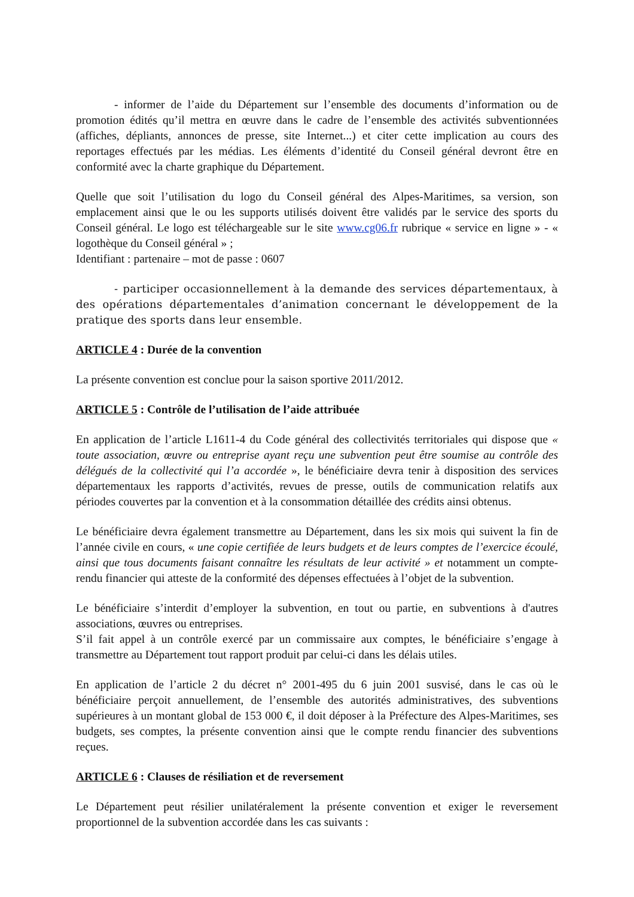- informer de l’aide du Département sur l’ensemble des documents d’information ou de promotion édités qu’il mettra en œuvre dans le cadre de l’ensemble des activités subventionnées (affiches, dépliants, annonces de presse, site Internet...) et citer cette implication au cours des reportages effectués par les médias. Les éléments d’identité du Conseil général devront être en conformité avec la charte graphique du Département.
Quelle que soit l’utilisation du logo du Conseil général des Alpes-Maritimes, sa version, son emplacement ainsi que le ou les supports utilisés doivent être validés par le service des sports du Conseil général. Le logo est téléchargeable sur le site www.cg06.fr rubrique « service en ligne » - « logothèque du Conseil général » ;
Identifiant : partenaire – mot de passe : 0607
- participer occasionnellement à la demande des services départementaux, à des opérations départementales d’animation concernant le développement de la pratique des sports dans leur ensemble.
ARTICLE 4 : Durée de la convention
La présente convention est conclue pour la saison sportive 2011/2012.
ARTICLE 5 : Contrôle de l’utilisation de l’aide attribuée
En application de l’article L1611-4 du Code général des collectivités territoriales qui dispose que « toute association, œuvre ou entreprise ayant reçu une subvention peut être soumise au contrôle des délégués de la collectivité qui l’a accordée », le bénéficiaire devra tenir à disposition des services départementaux les rapports d’activités, revues de presse, outils de communication relatifs aux périodes couvertes par la convention et à la consommation détaillée des crédits ainsi obtenus.
Le bénéficiaire devra également transmettre au Département, dans les six mois qui suivent la fin de l’année civile en cours, « une copie certifiée de leurs budgets et de leurs comptes de l’exercice écoulé, ainsi que tous documents faisant connaître les résultats de leur activité » et notamment un compte-rendu financier qui atteste de la conformité des dépenses effectuées à l’objet de la subvention.
Le bénéficiaire s’interdit d’employer la subvention, en tout ou partie, en subventions à d'autres associations, œuvres ou entreprises.
S’il fait appel à un contrôle exercé par un commissaire aux comptes, le bénéficiaire s’engage à transmettre au Département tout rapport produit par celui-ci dans les délais utiles.
En application de l’article 2 du décret n° 2001-495 du 6 juin 2001 susvisé, dans le cas où le bénéficiaire perçoit annuellement, de l’ensemble des autorités administratives, des subventions supérieures à un montant global de 153 000 €, il doit déposer à la Préfecture des Alpes-Maritimes, ses budgets, ses comptes, la présente convention ainsi que le compte rendu financier des subventions reçues.
ARTICLE 6 : Clauses de résiliation et de reversement
Le Département peut résilier unilatéralement la présente convention et exiger le reversement proportionnel de la subvention accordée dans les cas suivants :